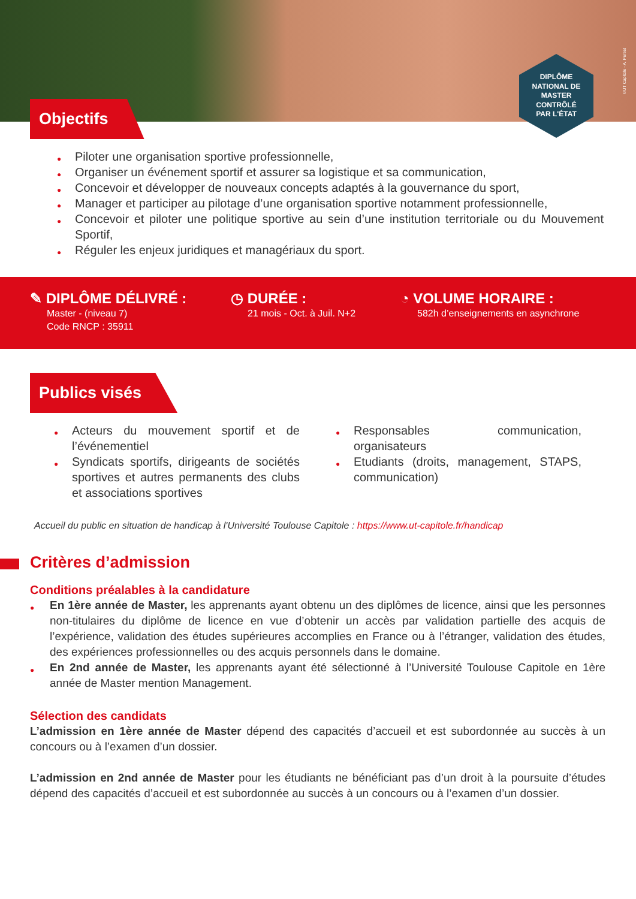©UT Capitole - A. Perset
DIPLÔME
NATIONAL DE
MASTER
CONTRÔLÉ
PAR L'ÉTAT
Objectifs
● Piloter une organisation sportive professionnelle,
● Organiser un événement sportif et assurer sa logistique et sa communication,
● Concevoir et développer de nouveaux concepts adaptés à la gouvernance du sport,
● Manager et participer au pilotage d’une organisation sportive notamment professionnelle,
● Concevoir et piloter une politique sportive au sein d’une institution territoriale ou du Mouvement Sportif,
● Réguler les enjeux juridiques et managériaux du sport.
✎ DIPLÔME DÉLIVRÉ :
Master - (niveau 7)
Code RNCP : 35911
◷ DURÉE :
21 mois - Oct. à Juil. N+2
◔ VOLUME HORAIRE :
582h d’enseignements en asynchrone
Publics visés
● Acteurs du mouvement sportif et de l’événementiel
● Syndicats sportifs, dirigeants de sociétés sportives et autres permanents des clubs et associations sportives
● Responsables communication, organisateurs
● Etudiants (droits, management, STAPS, communication)
Accueil du public en situation de handicap à l'Université Toulouse Capitole : https://www.ut-capitole.fr/handicap
Critères d’admission
Conditions préalables à la candidature
● En 1ère année de Master, les apprenants ayant obtenu un des diplômes de licence, ainsi que les personnes non-titulaires du diplôme de licence en vue d’obtenir un accès par validation partielle des acquis de l’expérience, validation des études supérieures accomplies en France ou à l’étranger, validation des études, des expériences professionnelles ou des acquis personnels dans le domaine.
● En 2nd année de Master, les apprenants ayant été sélectionné à l’Université Toulouse Capitole en 1ère année de Master mention Management.
Sélection des candidats
L’admission en 1ère année de Master dépend des capacités d’accueil et est subordonnée au succès à un concours ou à l’examen d’un dossier.
L’admission en 2nd année de Master pour les étudiants ne bénéficiant pas d’un droit à la poursuite d’études dépend des capacités d’accueil et est subordonnée au succès à un concours ou à l’examen d’un dossier.